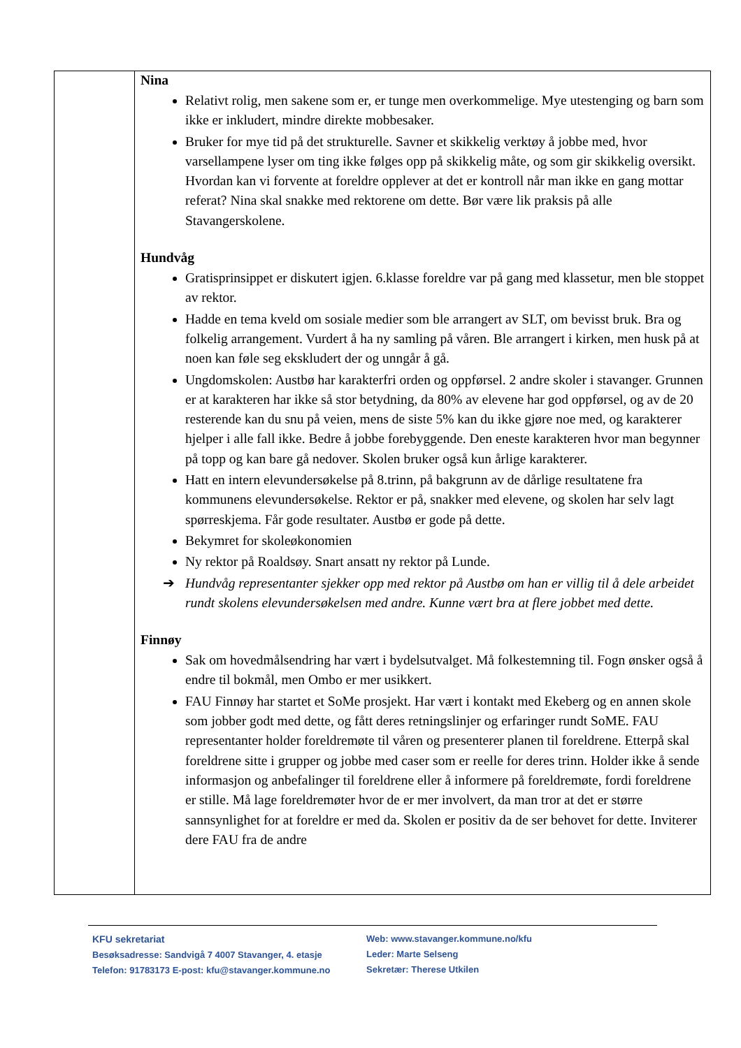| | Nina Relativt rolig, men sakene som er, er tunge men overkommelige. Mye utestenging og barn som ikke er inkludert, mindre direkte mobbesaker. Bruker for mye tid på det strukturelle. Savner et skikkelig verktøy å jobbe med, hvor varsellampene lyser om ting ikke følges opp på skikkelig måte, og som gir skikkelig oversikt. Hvordan kan vi forvente at foreldre opplever at det er kontroll når man ikke en gang mottar referat? Nina skal snakke med rektorene om dette. Bør være lik praksis på alle Stavangerskolene. Hundvåg Gratisprinsippet er diskutert igjen. 6.klasse foreldre var på gang med klassetur, men ble stoppet av rektor. Hadde en tema kveld om sosiale medier som ble arrangert av SLT, om bevisst bruk. Bra og folkelig arrangement. Vurdert å ha ny samling på våren. Ble arrangert i kirken, men husk på at noen kan føle seg ekskludert der og unngår å gå. Ungdomskolen: Austbø har karakterfri orden og oppførsel. 2 andre skoler i stavanger. Grunnen er at karakteren har ikke så stor betydning, da 80% av elevene har god oppførsel, og av de 20 resterende kan du snu på veien, mens de siste 5% kan du ikke gjøre noe med, og karakterer hjelper i alle fall ikke. Bedre å jobbe forebyggende. Den eneste karakteren hvor man begynner på topp og kan bare gå nedover. Skolen bruker også kun årlige karakterer. Hatt en intern elevundersøkelse på 8.trinn, på bakgrunn av de dårlige resultatene fra kommunens elevundersøkelse. Rektor er på, snakker med elevene, og skolen har selv lagt spørreskjema. Får gode resultater. Austbø er gode på dette. Bekymret for skoleøkonomien Ny rektor på Roaldsøy. Snart ansatt ny rektor på Lunde. ➔ Hundvåg representanter sjekker opp med rektor på Austbø om han er villig til å dele arbeidet rundt skolens elevundersøkelsen med andre. Kunne vært bra at flere jobbet med dette. Finnøy Sak om hovedmålsendring har vært i bydelsutvalget. Må folkestemning til. Fogn ønsker også å endre til bokmål, men Ombo er mer usikkert. FAU Finnøy har startet et SoMe prosjekt. Har vært i kontakt med Ekeberg og en annen skole som jobber godt med dette, og fått deres retningslinjer og erfaringer rundt SoME. FAU representanter holder foreldremøte til våren og presenterer planen til foreldrene. Etterpå skal foreldrene sitte i grupper og jobbe med caser som er reelle for deres trinn. Holder ikke å sende informasjon og anbefalinger til foreldrene eller å informere på foreldremøte, fordi foreldrene er stille. Må lage foreldremøter hvor de er mer involvert, da man tror at det er større sannsynlighet for at foreldre er med da. Skolen er positiv da de ser behovet for dette. Inviterer dere FAU fra de andre |
KFU sekretariat
Besøksadresse: Sandvigå 7 4007 Stavanger, 4. etasje
Telefon: 91783173 E-post: kfu@stavanger.kommune.no
Web: www.stavanger.kommune.no/kfu
Leder: Marte Selseng
Sekretær: Therese Utkilen